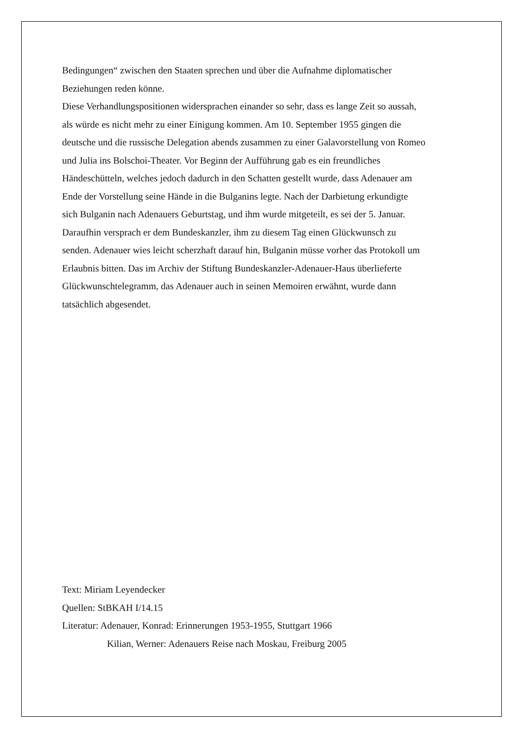Bedingungen“ zwischen den Staaten sprechen und über die Aufnahme diplomatischer
Beziehungen reden könne.
Diese Verhandlungspositionen widersprachen einander so sehr, dass es lange Zeit so aussah,
als würde es nicht mehr zu einer Einigung kommen. Am 10. September 1955 gingen die
deutsche und die russische Delegation abends zusammen zu einer Galavorstellung von Romeo
und Julia ins Bolschoi-Theater. Vor Beginn der Aufführung gab es ein freundliches
Händeschütteln, welches jedoch dadurch in den Schatten gestellt wurde, dass Adenauer am
Ende der Vorstellung seine Hände in die Bulganins legte. Nach der Darbietung erkundigte
sich Bulganin nach Adenauers Geburtstag, und ihm wurde mitgeteilt, es sei der 5. Januar.
Daraufhin versprach er dem Bundeskanzler, ihm zu diesem Tag einen Glückwunsch zu
senden. Adenauer wies leicht scherzhaft darauf hin, Bulganin müsse vorher das Protokoll um
Erlaubnis bitten. Das im Archiv der Stiftung Bundeskanzler-Adenauer-Haus überlieferte
Glückwunschtelegramm, das Adenauer auch in seinen Memoiren erwähnt, wurde dann
tatsächlich abgesendet.
Text: Miriam Leyendecker
Quellen: StBKAH I/14.15
Literatur: Adenauer, Konrad: Erinnerungen 1953-1955, Stuttgart 1966
Kilian, Werner: Adenauers Reise nach Moskau, Freiburg 2005